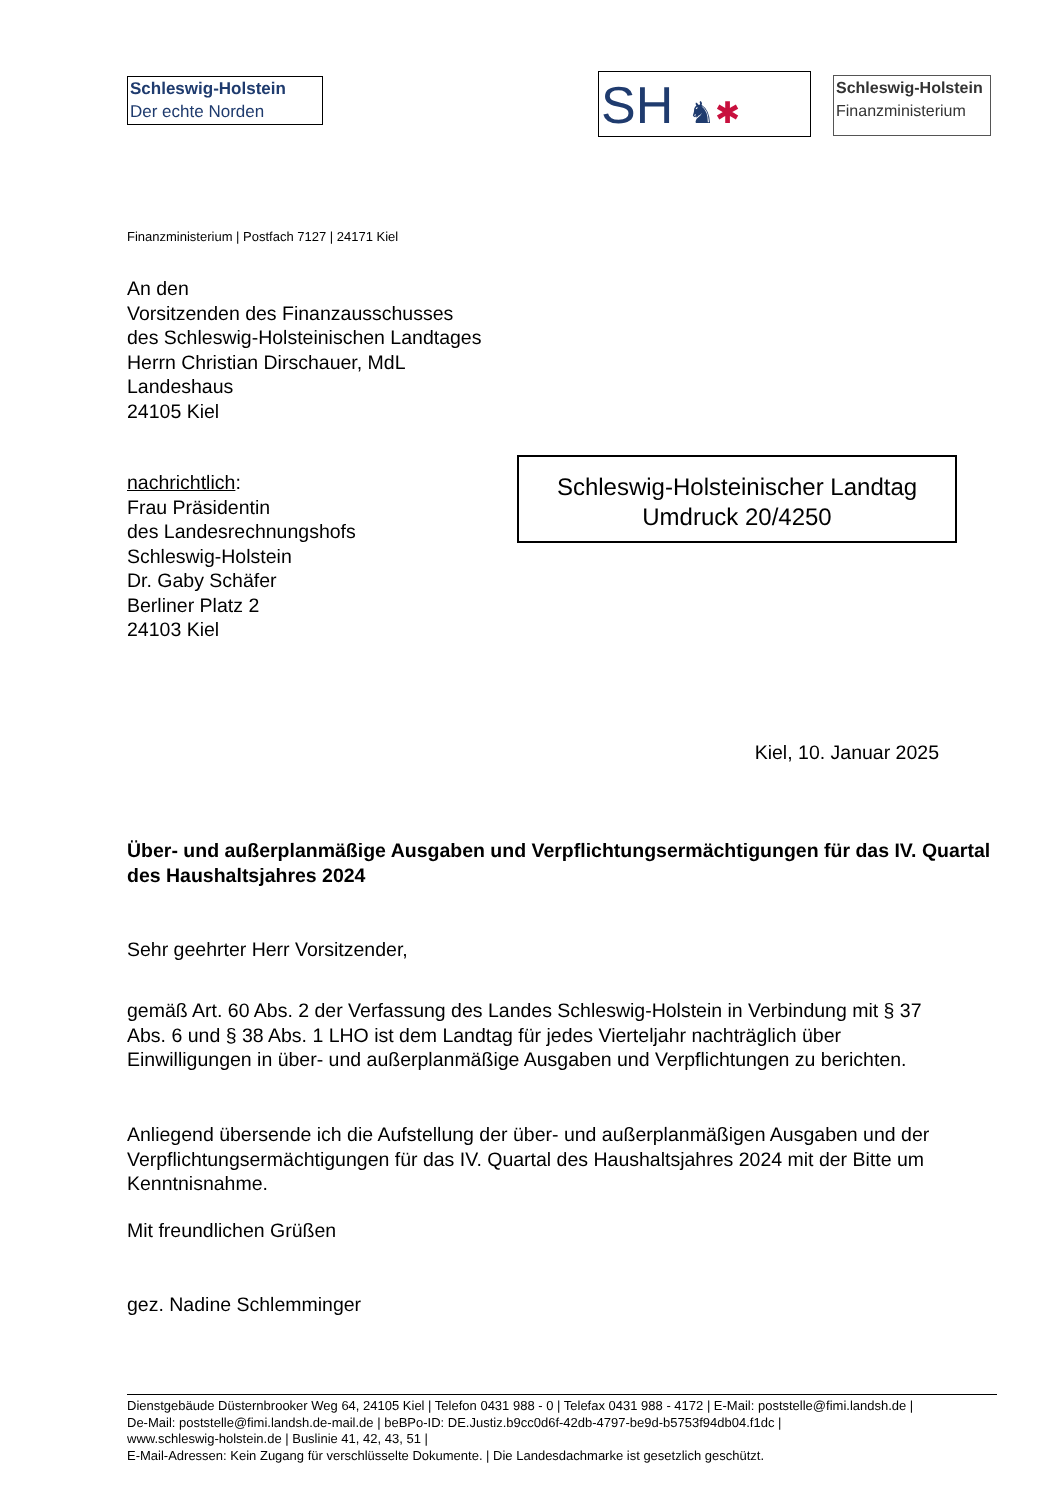Schleswig-Holstein
Der echte Norden
SH ♞✱
Schleswig-Holstein
Finanzministerium
Finanzministerium | Postfach 7127 | 24171 Kiel
An den
Vorsitzenden des Finanzausschusses
des Schleswig-Holsteinischen Landtages
Herrn Christian Dirschauer, MdL
Landeshaus
24105 Kiel
nachrichtlich:
Frau Präsidentin
des Landesrechnungshofs
Schleswig-Holstein
Dr. Gaby Schäfer
Berliner Platz 2
24103 Kiel
Schleswig-Holsteinischer Landtag
Umdruck 20/4250
Kiel, 10. Januar 2025
Über- und außerplanmäßige Ausgaben und Verpflichtungsermächtigungen für das IV. Quartal des Haushaltsjahres 2024
Sehr geehrter Herr Vorsitzender,
gemäß Art. 60 Abs. 2 der Verfassung des Landes Schleswig-Holstein in Verbindung mit § 37 Abs. 6 und § 38 Abs. 1 LHO ist dem Landtag für jedes Vierteljahr nachträglich über Einwilligungen in über- und außerplanmäßige Ausgaben und Verpflichtungen zu berichten.
Anliegend übersende ich die Aufstellung der über- und außerplanmäßigen Ausgaben und der Verpflichtungsermächtigungen für das IV. Quartal des Haushaltsjahres 2024 mit der Bitte um Kenntnisnahme.
Mit freundlichen Grüßen
gez. Nadine Schlemminger
Dienstgebäude Düsternbrooker Weg 64, 24105 Kiel | Telefon 0431 988 - 0 | Telefax 0431 988 - 4172 | E-Mail: poststelle@fimi.landsh.de |
De-Mail: poststelle@fimi.landsh.de-mail.de | beBPo-ID: DE.Justiz.b9cc0d6f-42db-4797-be9d-b5753f94db04.f1dc |
www.schleswig-holstein.de | Buslinie 41, 42, 43, 51 |
E-Mail-Adressen: Kein Zugang für verschlüsselte Dokumente. | Die Landesdachmarke ist gesetzlich geschützt.